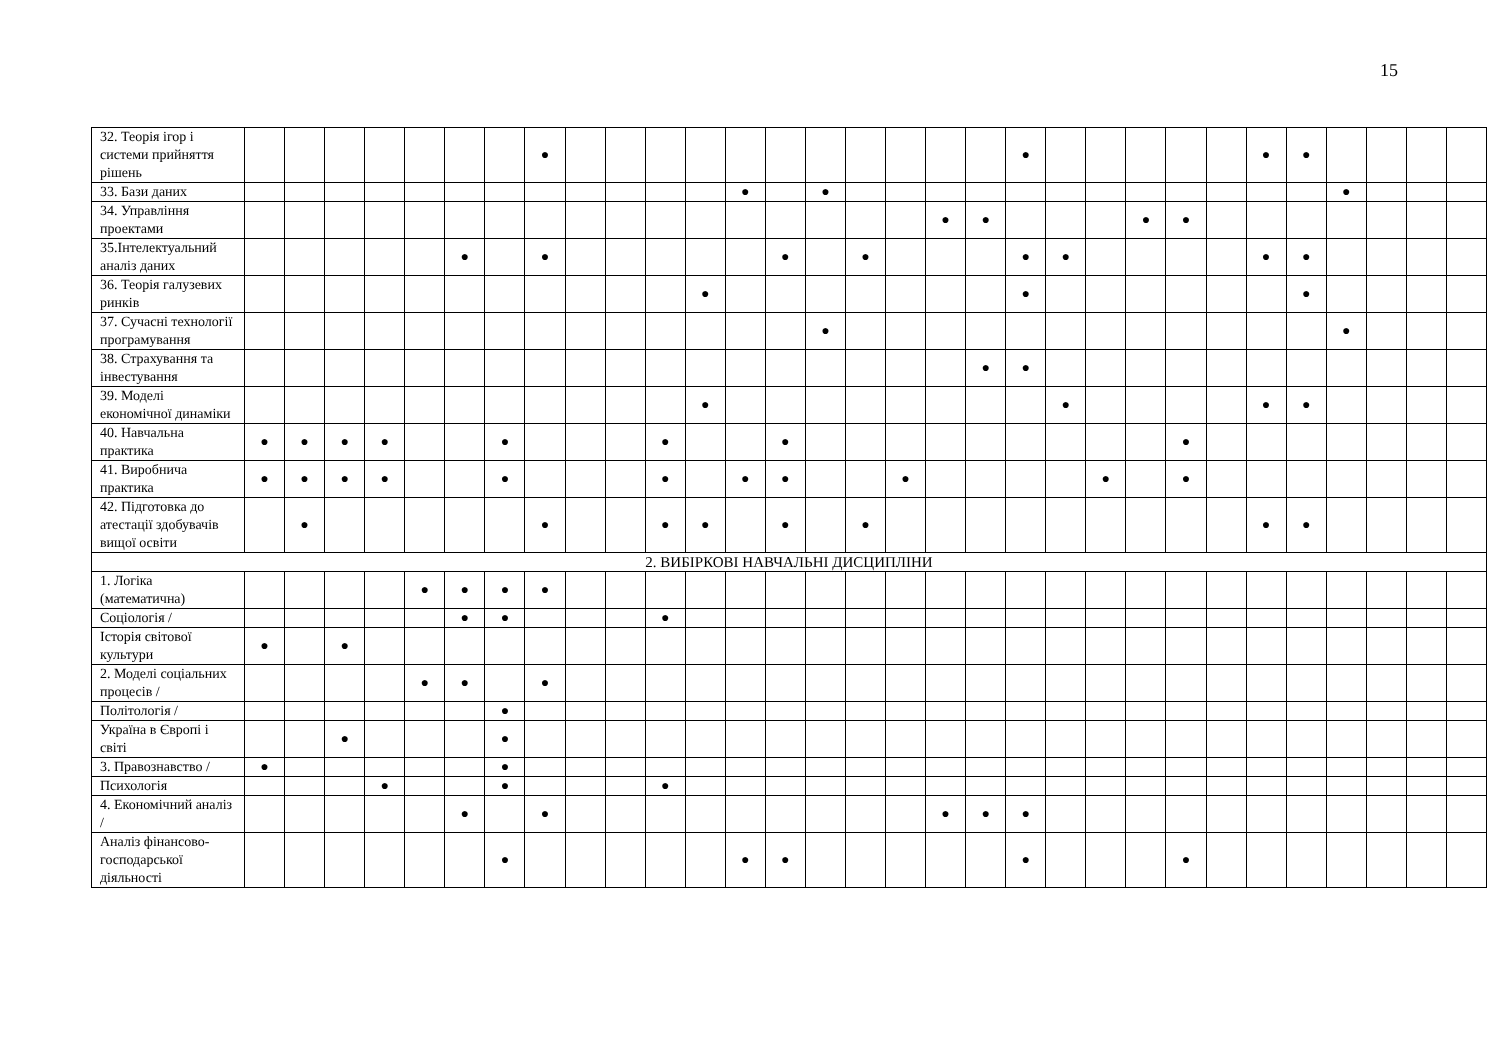15
| 32. Теорія ігор і системи прийняття рішень | | | | | | | | ● | | | | | | | | | | | | ● | | | | | | ● | ● | | | | |
| 33. Бази даних | | | | | | | | | | | | | ● | | ● | | | | | | | | | | | | | ● | | | |
| 34. Управління проектами | | | | | | | | | | | | | | | | | | ● | ● | | | | ● | ● | | | | | | | |
| 35.Інтелектуальний аналіз даних | | | | | | ● | | ● | | | | | | ● | | ● | | | | ● | ● | | | | | ● | ● | | | | |
| 36. Теорія галузевих ринків | | | | | | | | | | | | ● | | | | | | | | ● | | | | | | | ● | | | | |
| 37. Сучасні технології програмування | | | | | | | | | | | | | | | ● | | | | | | | | | | | | | ● | | | |
| 38. Страхування та інвестування | | | | | | | | | | | | | | | | | | | ● | ● | | | | | | | | | | | |
| 39. Моделі економічної динаміки | | | | | | | | | | | | ● | | | | | | | | | ● | | | | | ● | ● | | | | |
| 40. Навчальна практика | ● | ● | ● | ● | | | ● | | | | ● | | | ● | | | | | | | | | | ● | | | | | | | |
| 41. Виробнича практика | ● | ● | ● | ● | | | ● | | | | ● | | ● | ● | | | ● | | | | | ● | | ● | | | | | | | |
| 42. Підготовка до атестації здобувачів вищої освіти | | ● | | | | | | ● | | | ● | ● | | ● | | ● | | | | | | | | | | ● | ● | | | | |
| 2. ВИБІРКОВІ НАВЧАЛЬНІ ДИСЦИПЛІНИ | | | | | | | | | | | | | | | | | | | | | | | | | | | | | | | |
| 1. Логіка (математична) | | | | | ● | ● | ● | ● | | | | | | | | | | | | | | | | | | | | | | | |
| Соціологія / | | | | | | ● | ● | | | | ● | | | | | | | | | | | | | | | | | | | | |
| Історія світової культури | ● | | ● | | | | | | | | | | | | | | | | | | | | | | | | | | | | |
| 2. Моделі соціальних процесів / | | | | | ● | ● | | ● | | | | | | | | | | | | | | | | | | | | | | | |
| Політологія / | | | | | | | ● | | | | | | | | | | | | | | | | | | | | | | | | |
| Україна в Європі і світі | | | ● | | | | ● | | | | | | | | | | | | | | | | | | | | | | | | |
| 3. Правознавство / | ● | | | | | | ● | | | | | | | | | | | | | | | | | | | | | | | | |
| Психологія | | | | ● | | | ● | | | | ● | | | | | | | | | | | | | | | | | | | | |
| 4. Економічний аналіз / | | | | | | ● | | ● | | | | | | | | | | ● | ● | ● | | | | | | | | | | | |
| Аналіз фінансово-господарської діяльності | | | | | | | ● | | | | | | ● | ● | | | | | | ● | | | | ● | | | | | | | |